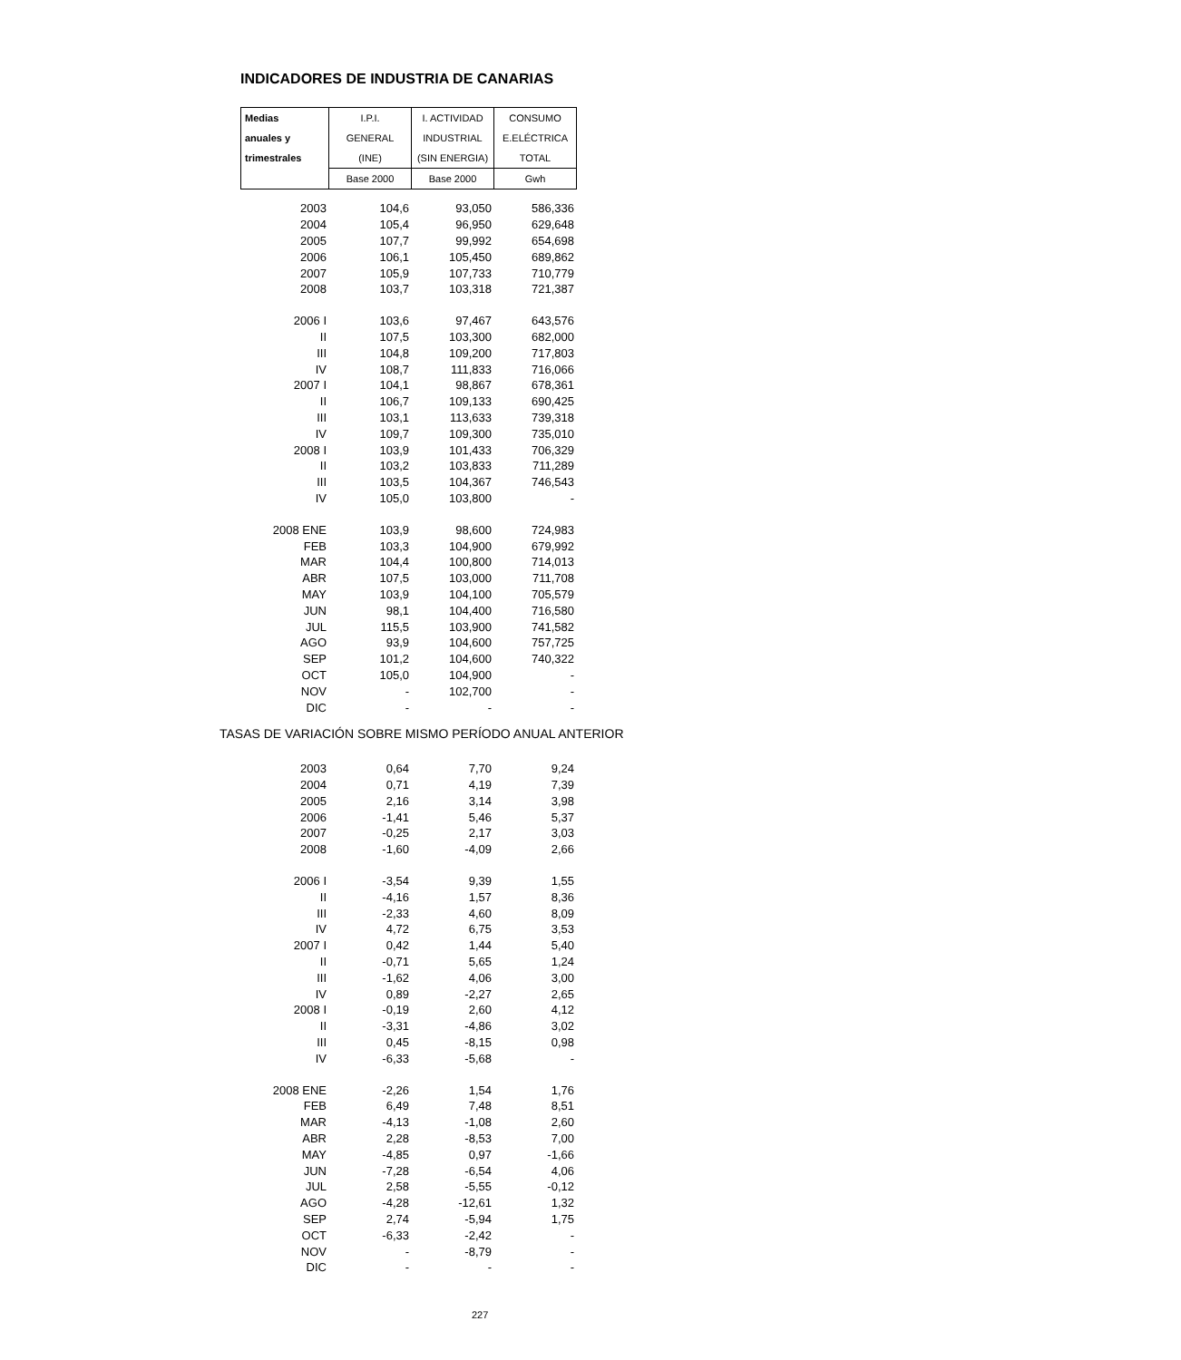INDICADORES DE INDUSTRIA DE CANARIAS
| Medias | I.P.I. | I. ACTIVIDAD | CONSUMO |
| anuales y | GENERAL | INDUSTRIAL | E.ELÉCTRICA |
| trimestrales | (INE) | (SIN ENERGIA) | TOTAL |
| | Base 2000 | Base 2000 | Gwh |
| 2003 | 104,6 | 93,050 | 586,336 |
| 2004 | 105,4 | 96,950 | 629,648 |
| 2005 | 107,7 | 99,992 | 654,698 |
| 2006 | 106,1 | 105,450 | 689,862 |
| 2007 | 105,9 | 107,733 | 710,779 |
| 2008 | 103,7 | 103,318 | 721,387 |
| 2006 I | 103,6 | 97,467 | 643,576 |
| II | 107,5 | 103,300 | 682,000 |
| III | 104,8 | 109,200 | 717,803 |
| IV | 108,7 | 111,833 | 716,066 |
| 2007 I | 104,1 | 98,867 | 678,361 |
| II | 106,7 | 109,133 | 690,425 |
| III | 103,1 | 113,633 | 739,318 |
| IV | 109,7 | 109,300 | 735,010 |
| 2008 I | 103,9 | 101,433 | 706,329 |
| II | 103,2 | 103,833 | 711,289 |
| III | 103,5 | 104,367 | 746,543 |
| IV | 105,0 | 103,800 | - |
| 2008 ENE | 103,9 | 98,600 | 724,983 |
| FEB | 103,3 | 104,900 | 679,992 |
| MAR | 104,4 | 100,800 | 714,013 |
| ABR | 107,5 | 103,000 | 711,708 |
| MAY | 103,9 | 104,100 | 705,579 |
| JUN | 98,1 | 104,400 | 716,580 |
| JUL | 115,5 | 103,900 | 741,582 |
| AGO | 93,9 | 104,600 | 757,725 |
| SEP | 101,2 | 104,600 | 740,322 |
| OCT | 105,0 | 104,900 | - |
| NOV | - | 102,700 | - |
| DIC | - | - | - |
TASAS DE VARIACIÓN SOBRE MISMO PERÍODO ANUAL ANTERIOR
| 2003 | 0,64 | 7,70 | 9,24 |
| 2004 | 0,71 | 4,19 | 7,39 |
| 2005 | 2,16 | 3,14 | 3,98 |
| 2006 | -1,41 | 5,46 | 5,37 |
| 2007 | -0,25 | 2,17 | 3,03 |
| 2008 | -1,60 | -4,09 | 2,66 |
| 2006 I | -3,54 | 9,39 | 1,55 |
| II | -4,16 | 1,57 | 8,36 |
| III | -2,33 | 4,60 | 8,09 |
| IV | 4,72 | 6,75 | 3,53 |
| 2007 I | 0,42 | 1,44 | 5,40 |
| II | -0,71 | 5,65 | 1,24 |
| III | -1,62 | 4,06 | 3,00 |
| IV | 0,89 | -2,27 | 2,65 |
| 2008 I | -0,19 | 2,60 | 4,12 |
| II | -3,31 | -4,86 | 3,02 |
| III | 0,45 | -8,15 | 0,98 |
| IV | -6,33 | -5,68 | - |
| 2008 ENE | -2,26 | 1,54 | 1,76 |
| FEB | 6,49 | 7,48 | 8,51 |
| MAR | -4,13 | -1,08 | 2,60 |
| ABR | 2,28 | -8,53 | 7,00 |
| MAY | -4,85 | 0,97 | -1,66 |
| JUN | -7,28 | -6,54 | 4,06 |
| JUL | 2,58 | -5,55 | -0,12 |
| AGO | -4,28 | -12,61 | 1,32 |
| SEP | 2,74 | -5,94 | 1,75 |
| OCT | -6,33 | -2,42 | - |
| NOV | - | -8,79 | - |
| DIC | - | - | - |
227